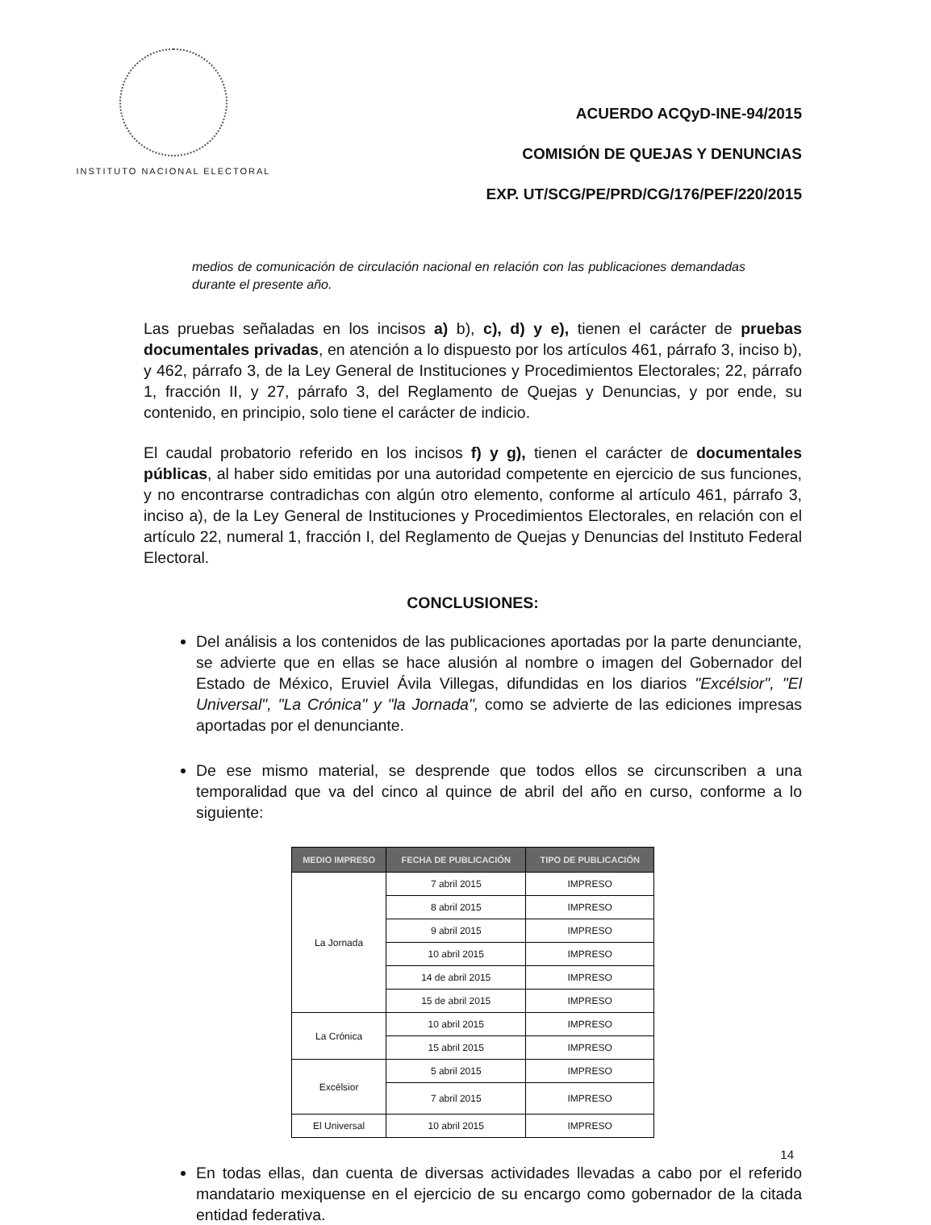INSTITUTO NACIONAL ELECTORAL
ACUERDO ACQyD-INE-94/2015
COMISIÓN DE QUEJAS Y DENUNCIAS
EXP. UT/SCG/PE/PRD/CG/176/PEF/220/2015
medios de comunicación de circulación nacional en relación con las publicaciones demandadas durante el presente año.
Las pruebas señaladas en los incisos a) b), c), d) y e), tienen el carácter de pruebas documentales privadas, en atención a lo dispuesto por los artículos 461, párrafo 3, inciso b), y 462, párrafo 3, de la Ley General de Instituciones y Procedimientos Electorales; 22, párrafo 1, fracción II, y 27, párrafo 3, del Reglamento de Quejas y Denuncias, y por ende, su contenido, en principio, solo tiene el carácter de indicio.
El caudal probatorio referido en los incisos f) y g), tienen el carácter de documentales públicas, al haber sido emitidas por una autoridad competente en ejercicio de sus funciones, y no encontrarse contradichas con algún otro elemento, conforme al artículo 461, párrafo 3, inciso a), de la Ley General de Instituciones y Procedimientos Electorales, en relación con el artículo 22, numeral 1, fracción I, del Reglamento de Quejas y Denuncias del Instituto Federal Electoral.
CONCLUSIONES:
Del análisis a los contenidos de las publicaciones aportadas por la parte denunciante, se advierte que en ellas se hace alusión al nombre o imagen del Gobernador del Estado de México, Eruviel Ávila Villegas, difundidas en los diarios "Excélsior", "El Universal", "La Crónica" y "la Jornada", como se advierte de las ediciones impresas aportadas por el denunciante.
De ese mismo material, se desprende que todos ellos se circunscriben a una temporalidad que va del cinco al quince de abril del año en curso, conforme a lo siguiente:
| MEDIO IMPRESO | FECHA DE PUBLICACIÓN | TIPO DE PUBLICACIÓN |
| --- | --- | --- |
| La Jornada | 7 abril 2015 | IMPRESO |
| | 8 abril 2015 | IMPRESO |
| | 9 abril 2015 | IMPRESO |
| | 10 abril 2015 | IMPRESO |
| | 14 de abril 2015 | IMPRESO |
| | 15 de abril 2015 | IMPRESO |
| La Crónica | 10 abril 2015 | IMPRESO |
| | 15 abril 2015 | IMPRESO |
| Excélsior | 5 abril 2015 | IMPRESO |
| | 7 abril 2015 | IMPRESO |
| El Universal | 10 abril 2015 | IMPRESO |
En todas ellas, dan cuenta de diversas actividades llevadas a cabo por el referido mandatario mexiquense en el ejercicio de su encargo como gobernador de la citada entidad federativa.
14